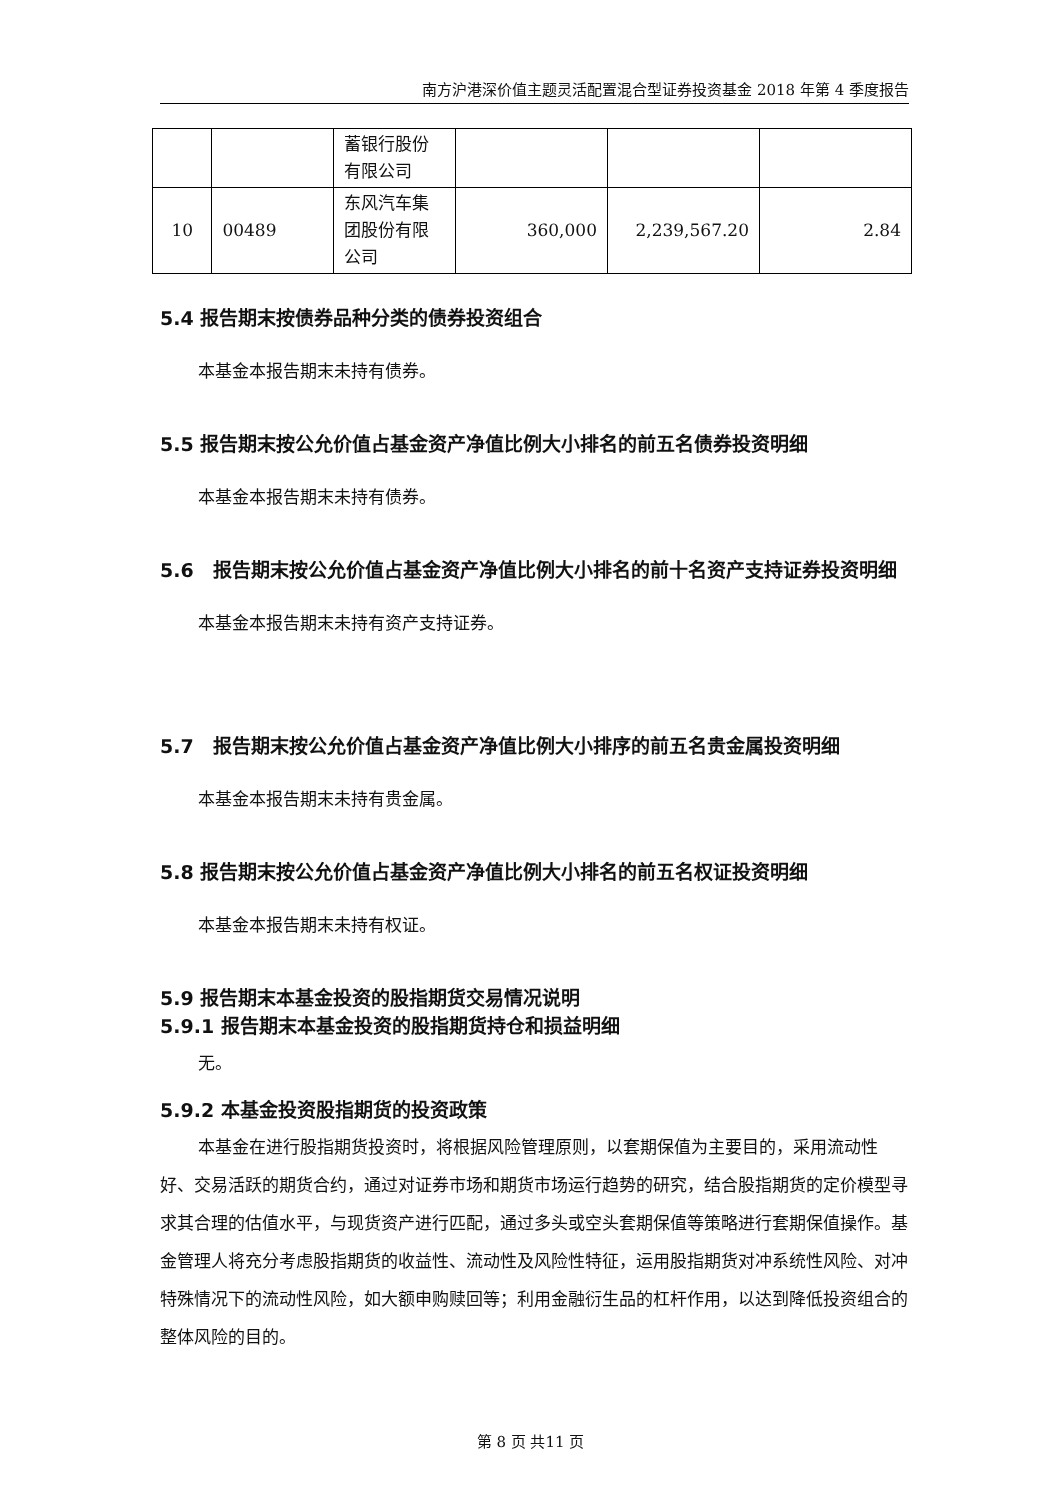南方沪港深价值主题灵活配置混合型证券投资基金 2018 年第 4 季度报告
| | | 蓄银行股份有限公司 | | | |
| 10 | 00489 | 东风汽车集团股份有限公司 | 360,000 | 2,239,567.20 | 2.84 |
5.4 报告期末按债券品种分类的债券投资组合
本基金本报告期末未持有债券。
5.5 报告期末按公允价值占基金资产净值比例大小排名的前五名债券投资明细
本基金本报告期末未持有债券。
5.6　报告期末按公允价值占基金资产净值比例大小排名的前十名资产支持证券投资明细
本基金本报告期末未持有资产支持证券。
5.7　报告期末按公允价值占基金资产净值比例大小排序的前五名贵金属投资明细
本基金本报告期末未持有贵金属。
5.8 报告期末按公允价值占基金资产净值比例大小排名的前五名权证投资明细
本基金本报告期末未持有权证。
5.9 报告期末本基金投资的股指期货交易情况说明
5.9.1 报告期末本基金投资的股指期货持仓和损益明细
无。
5.9.2 本基金投资股指期货的投资政策
本基金在进行股指期货投资时，将根据风险管理原则，以套期保值为主要目的，采用流动性好、交易活跃的期货合约，通过对证券市场和期货市场运行趋势的研究，结合股指期货的定价模型寻求其合理的估值水平，与现货资产进行匹配，通过多头或空头套期保值等策略进行套期保值操作。基金管理人将充分考虑股指期货的收益性、流动性及风险性特征，运用股指期货对冲系统性风险、对冲特殊情况下的流动性风险，如大额申购赎回等；利用金融衍生品的杠杆作用，以达到降低投资组合的整体风险的目的。
第 8 页 共11 页